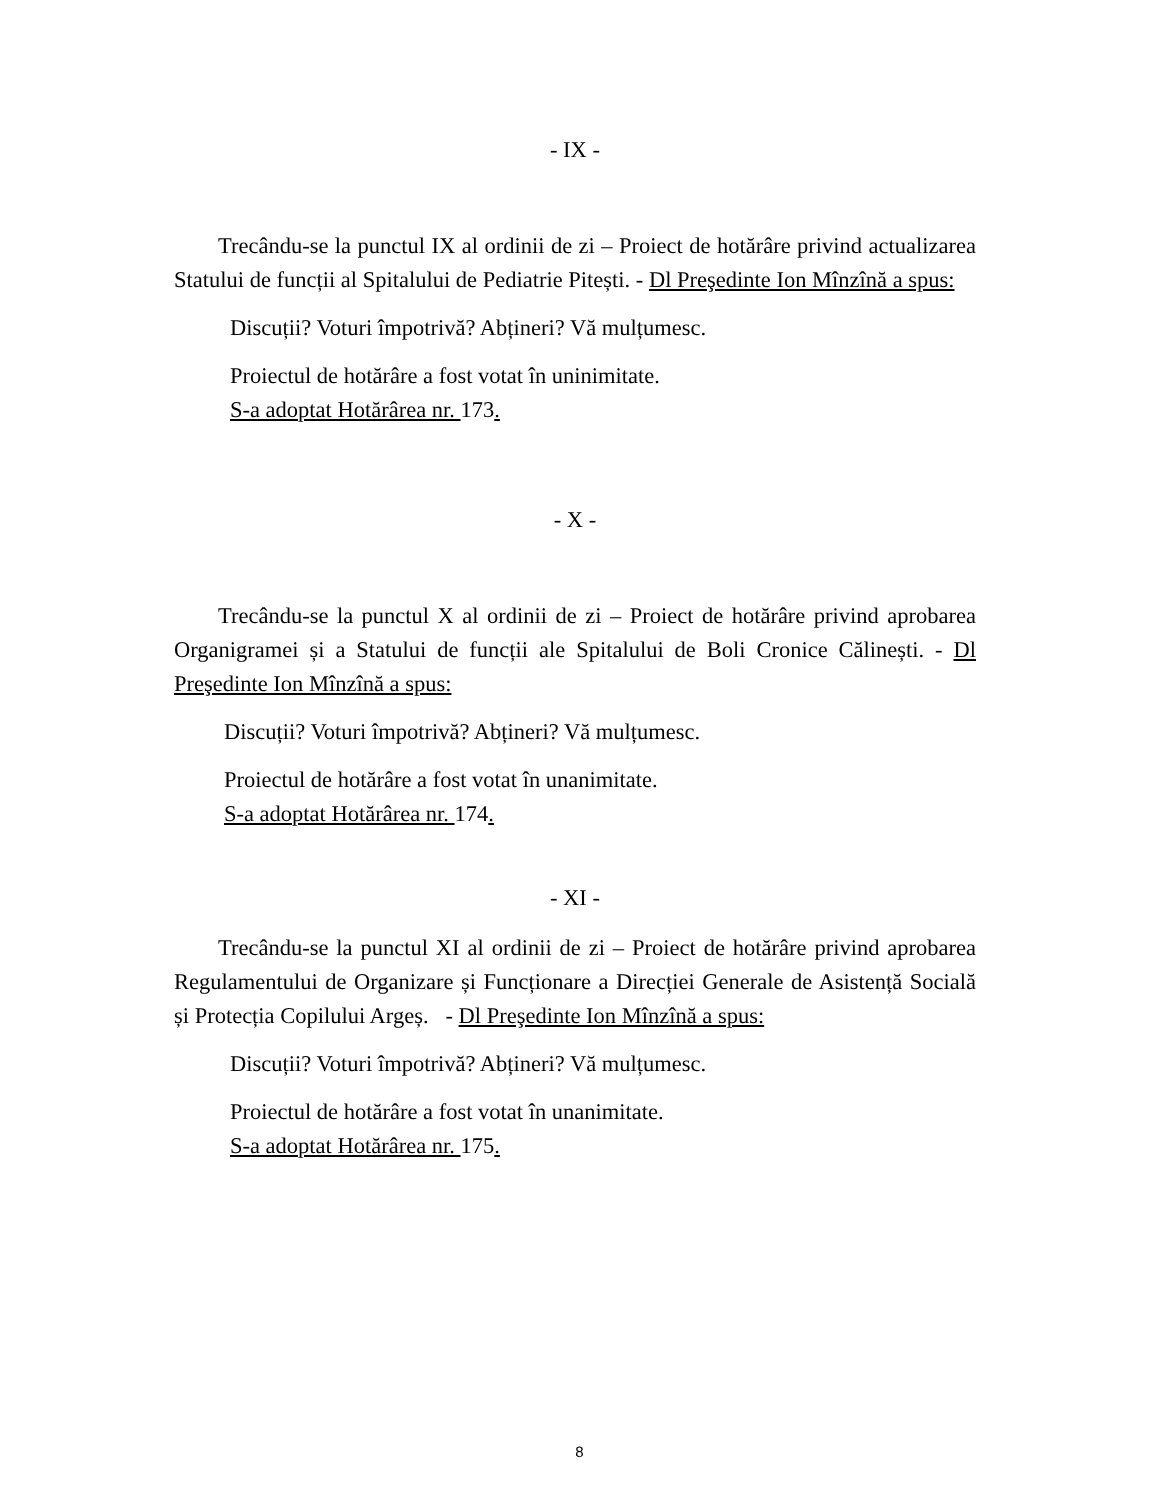- IX -
Trecându-se la punctul IX al ordinii de zi – Proiect de hotărâre privind actualizarea Statului de funcții al Spitalului de Pediatrie Pitești. - Dl Preşedinte Ion Mînzînă a spus:
Discuții? Voturi împotrivă? Abțineri? Vă mulțumesc.
Proiectul de hotărâre a fost votat în uninimitate.
S-a adoptat Hotărârea nr. 173.
- X -
Trecându-se la punctul X al ordinii de zi – Proiect de hotărâre privind aprobarea Organigramei și a Statului de funcții ale Spitalului de Boli Cronice Călinești. - Dl Preşedinte Ion Mînzînă a spus:
Discuții? Voturi împotrivă? Abțineri? Vă mulțumesc.
Proiectul de hotărâre a fost votat în unanimitate.
S-a adoptat Hotărârea nr. 174.
- XI -
Trecându-se la punctul XI al ordinii de zi – Proiect de hotărâre privind aprobarea Regulamentului de Organizare și Funcționare a Direcției Generale de Asistență Socială și Protecția Copilului Argeș. - Dl Preşedinte Ion Mînzînă a spus:
Discuții? Voturi împotrivă? Abțineri? Vă mulțumesc.
Proiectul de hotărâre a fost votat în unanimitate.
S-a adoptat Hotărârea nr. 175.
8